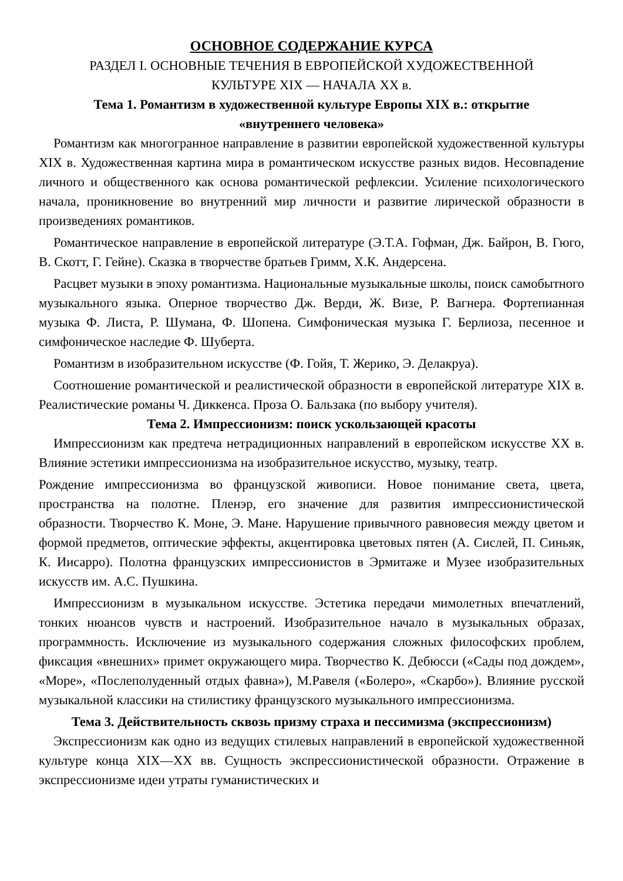ОСНОВНОЕ СОДЕРЖАНИЕ КУРСА
РАЗДЕЛ I. ОСНОВНЫЕ ТЕЧЕНИЯ В ЕВРОПЕЙСКОЙ ХУДОЖЕСТВЕННОЙ
КУЛЬТУРЕ XIX — НАЧАЛА XX в.
Тема 1. Романтизм в художественной культуре Европы XIX в.: открытие
«внутреннего человека»
Романтизм как многогранное направление в развитии европейской художественной культуры XIX в. Художественная картина мира в романтическом искусстве разных видов. Несовпадение личного и общественного как основа романтической рефлексии. Усиление психологического начала, проникновение во внутренний мир личности и развитие лирической образности в произведениях романтиков.
Романтическое направление в европейской литературе (Э.Т.А. Гофман, Дж. Байрон, В. Гюго, В. Скотт, Г. Гейне). Сказка в творчестве братьев Гримм, Х.К. Андерсена.
Расцвет музыки в эпоху романтизма. Национальные музыкальные школы, поиск самобытного музыкального языка. Оперное творчество Дж. Верди, Ж. Визе, Р. Вагнера. Фортепианная музыка Ф. Листа, Р. Шумана, Ф. Шопена. Симфоническая музыка Г. Берлиоза, песенное и симфоническое наследие Ф. Шуберта.
Романтизм в изобразительном искусстве (Ф. Гойя, Т. Жерико, Э. Делакруа).
Соотношение романтической и реалистической образности в европейской литературе XIX в. Реалистические романы Ч. Диккенса. Проза О. Бальзака (по выбору учителя).
Тема 2. Импрессионизм: поиск ускользающей красоты
Импрессионизм как предтеча нетрадиционных направлений в европейском искусстве XX в. Влияние эстетики импрессионизма на изобразительное искусство, музыку, театр.
Рождение импрессионизма во французской живописи. Новое понимание света, цвета, пространства на полотне. Пленэр, его значение для развития импрессионистической образности. Творчество К. Моне, Э. Мане. Нарушение привычного равновесия между цветом и формой предметов, оптические эффекты, акцентировка цветовых пятен (А. Сислей, П. Синьяк, К. Иисарро). Полотна французских импрессионистов в Эрмитаже и Музее изобразительных искусств им. А.С. Пушкина.
Импрессионизм в музыкальном искусстве. Эстетика передачи мимолетных впечатлений, тонких нюансов чувств и настроений. Изобразительное начало в музыкальных образах, программность. Исключение из музыкального содержания сложных философских проблем, фиксация «внешних» примет окружающего мира. Творчество К. Дебюсси («Сады под дождем», «Море», «Послеполуденный отдых фавна»), М.Равеля («Болеро», «Скарбо»). Влияние русской музыкальной классики на стилистику французского музыкального импрессионизма.
Тема 3. Действительность сквозь призму страха и пессимизма (экспрессионизм)
Экспрессионизм как одно из ведущих стилевых направлений в европейской художественной культуре конца XIX—XX вв. Сущность экспрессионистической образности. Отражение в экспрессионизме идеи утраты гуманистических и